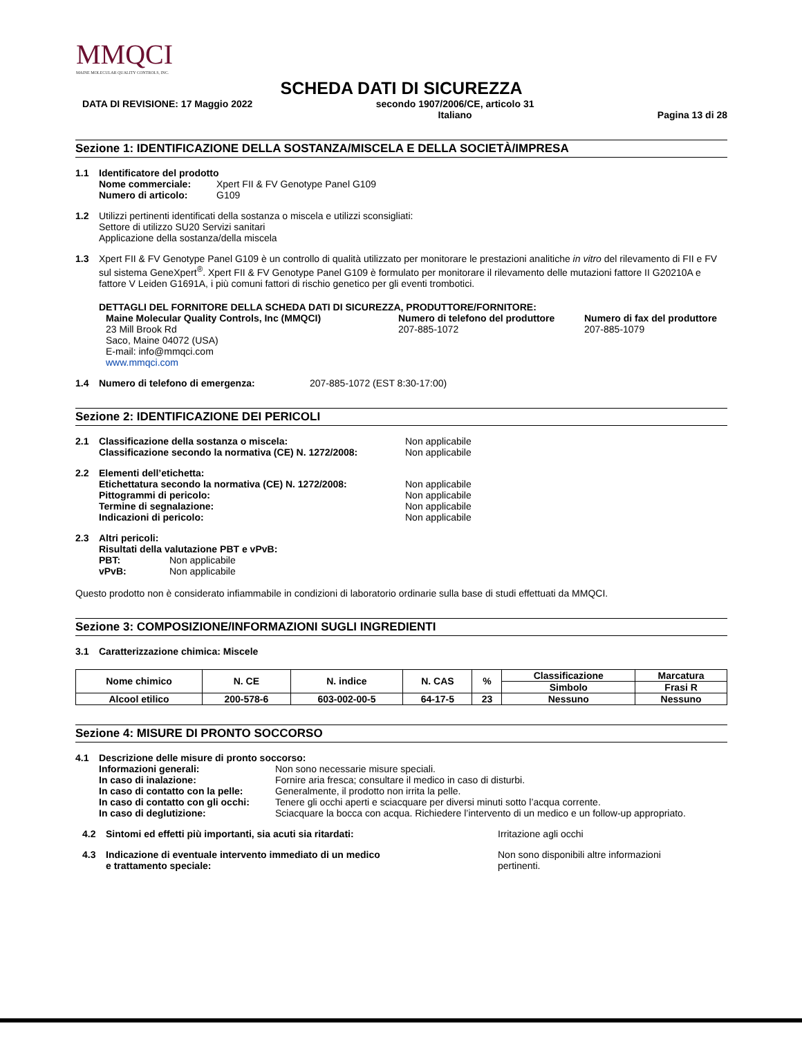MMQCI
MAINE MOLECULAR QUALITY CONTROLS, INC.
SCHEDA DATI DI SICUREZZA
DATA DI REVISIONE: 17 Maggio 2022 secondo 1907/2006/CE, articolo 31
Italiano Pagina 13 di 28
Sezione 1: IDENTIFICAZIONE DELLA SOSTANZA/MISCELA E DELLA SOCIETÀ/IMPRESA
1.1 Identificatore del prodotto
Nome commerciale: Xpert FII & FV Genotype Panel G109
Numero di articolo: G109
1.2 Utilizzi pertinenti identificati della sostanza o miscela e utilizzi sconsigliati:
Settore di utilizzo SU20 Servizi sanitari
Applicazione della sostanza/della miscela
1.3 Xpert FII & FV Genotype Panel G109 è un controllo di qualità utilizzato per monitorare le prestazioni analitiche in vitro del rilevamento di FII e FV sul sistema GeneXpert<sup>®</sup>. Xpert FII & FV Genotype Panel G109 è formulato per monitorare il rilevamento delle mutazioni fattore II G20210A e fattore V Leiden G1691A, i più comuni fattori di rischio genetico per gli eventi trombotici.
DETTAGLI DEL FORNITORE DELLA SCHEDA DATI DI SICUREZZA, PRODUTTORE/FORNITORE:
Maine Molecular Quality Controls, Inc (MMQCI)
23 Mill Brook Rd
Saco, Maine 04072 (USA)
E-mail: info@mmqci.com
www.mmqci.com
Numero di telefono del produttore
207-885-1072
Numero di fax del produttore
207-885-1079
1.4 Numero di telefono di emergenza: 207-885-1072 (EST 8:30-17:00)
Sezione 2: IDENTIFICAZIONE DEI PERICOLI
2.1 Classificazione della sostanza o miscela:
Classificazione secondo la normativa (CE) N. 1272/2008:
Non applicabile
Non applicabile
2.2 Elementi dell’etichetta:
Etichettatura secondo la normativa (CE) N. 1272/2008:
Pittogrammi di pericolo:
Termine di segnalazione:
Indicazioni di pericolo:
Non applicabile
Non applicabile
Non applicabile
Non applicabile
2.3 Altri pericoli:
Risultati della valutazione PBT e vPvB:
PBT: Non applicabile
vPvB: Non applicabile
Questo prodotto non è considerato infiammabile in condizioni di laboratorio ordinarie sulla base di studi effettuati da MMQCI.
Sezione 3: COMPOSIZIONE/INFORMAZIONI SUGLI INGREDIENTI
3.1 Caratterizzazione chimica: Miscele
| Nome chimico | N. CE | N. indice | N. CAS | % | Classificazione | Marcatura |
| --- | --- | --- | --- | --- | --- | --- |
| | | | | | Simbolo | Frasi R |
| Alcool etilico | 200-578-6 | 603-002-00-5 | 64-17-5 | 23 | Nessuno | Nessuno |
Sezione 4: MISURE DI PRONTO SOCCORSO
4.1 Descrizione delle misure di pronto soccorso:
Informazioni generali: Non sono necessarie misure speciali.
In caso di inalazione: Fornire aria fresca; consultare il medico in caso di disturbi.
In caso di contatto con la pelle: Generalmente, il prodotto non irrita la pelle.
In caso di contatto con gli occhi: Tenere gli occhi aperti e sciacquare per diversi minuti sotto l’acqua corrente.
In caso di deglutizione: Sciacquare la bocca con acqua. Richiedere l’intervento di un medico e un follow-up appropriato.
4.2 Sintomi ed effetti più importanti, sia acuti sia ritardati: Irritazione agli occhi
4.3 Indicazione di eventuale intervento immediato di un medico
e trattamento speciale:
Non sono disponibili altre informazioni
pertinenti.